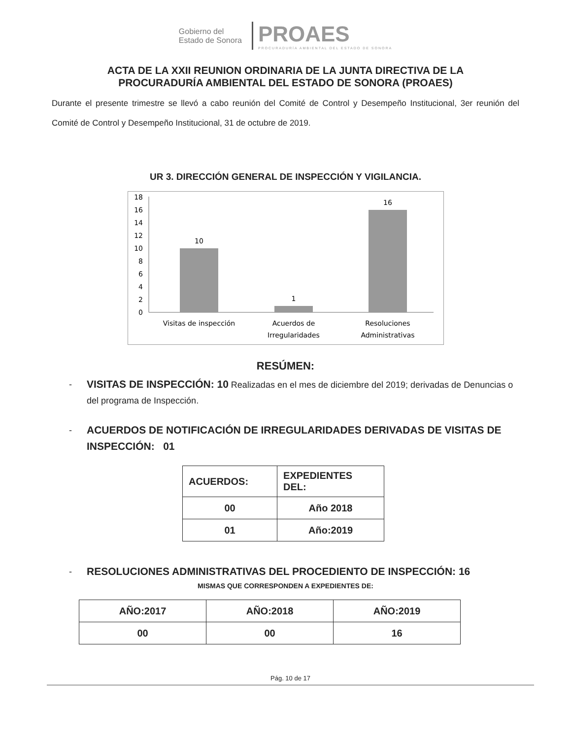Gobierno del
Estado de Sonora
PROAES
PROCURADURÍA AMBIENTAL DEL ESTADO DE SONORA
ACTA DE LA XXII REUNION ORDINARIA DE LA JUNTA DIRECTIVA DE LA
PROCURADURÍA AMBIENTAL DEL ESTADO DE SONORA (PROAES)
Durante el presente trimestre se llevó a cabo reunión del Comité de Control y Desempeño Institucional, 3er reunión del Comité de Control y Desempeño Institucional, 31 de octubre de 2019.
UR 3. DIRECCIÓN GENERAL DE INSPECCIÓN Y VIGILANCIA.
18
16
14
12
10
8
6
4
2
0
10
1
16
Visitas de inspección
Acuerdos de
Irregularidades
Resoluciones
Administrativas
RESÚMEN:
-
VISITAS DE INSPECCIÓN: 10 Realizadas en el mes de diciembre del 2019; derivadas de Denuncias o del programa de Inspección.
-
ACUERDOS DE NOTIFICACIÓN DE IRREGULARIDADES DERIVADAS DE VISITAS DE INSPECCIÓN: 01
| ACUERDOS: | EXPEDIENTES DEL: |
| 00 | Año 2018 |
| 01 | Año:2019 |
-
RESOLUCIONES ADMINISTRATIVAS DEL PROCEDIENTO DE INSPECCIÓN: 16
MISMAS QUE CORRESPONDEN A EXPEDIENTES DE:
| AÑO:2017 | AÑO:2018 | AÑO:2019 |
| 00 | 00 | 16 |
Pág. 10 de 17